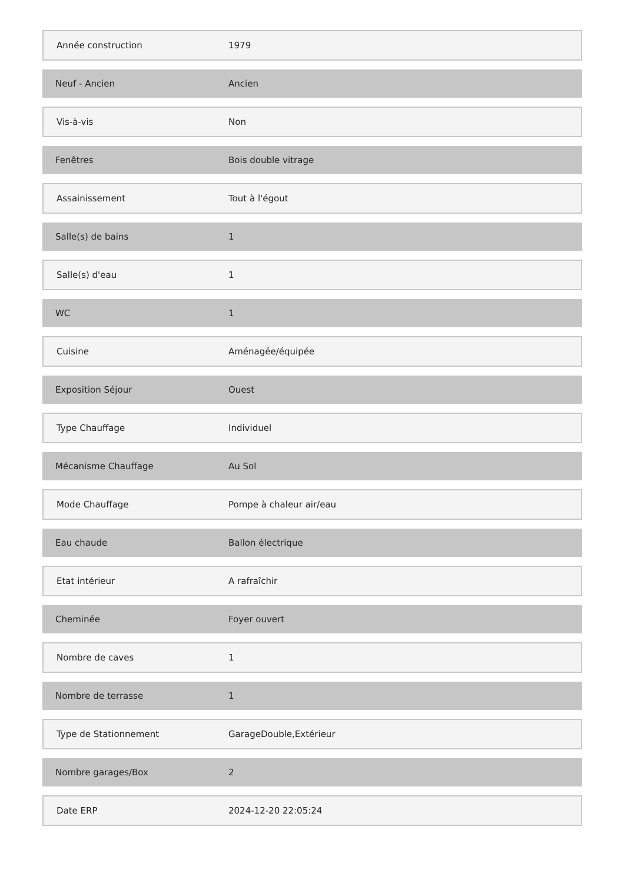| Année construction | 1979 |
| Neuf - Ancien | Ancien |
| Vis-à-vis | Non |
| Fenêtres | Bois double vitrage |
| Assainissement | Tout à l'égout |
| Salle(s) de bains | 1 |
| Salle(s) d'eau | 1 |
| WC | 1 |
| Cuisine | Aménagée/équipée |
| Exposition Séjour | Ouest |
| Type Chauffage | Individuel |
| Mécanisme Chauffage | Au Sol |
| Mode Chauffage | Pompe à chaleur air/eau |
| Eau chaude | Ballon électrique |
| Etat intérieur | A rafraîchir |
| Cheminée | Foyer ouvert |
| Nombre de caves | 1 |
| Nombre de terrasse | 1 |
| Type de Stationnement | GarageDouble,Extérieur |
| Nombre garages/Box | 2 |
| Date ERP | 2024-12-20 22:05:24 |